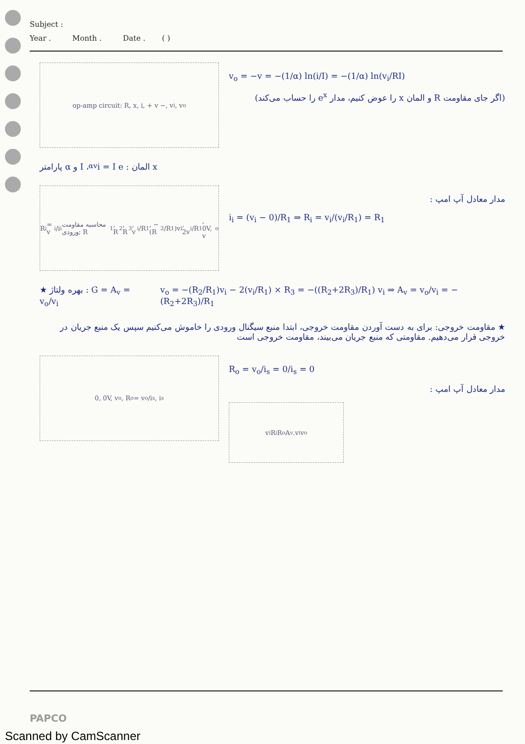Subject :
Year . Month . Date . ( )
op-amp circuit: R, x, i, + v −, v<sub>i</sub>, v<sub>o</sub>
v<sub>o</sub> = −v = −(1/α) ln(i/I) = −(1/α) ln(v<sub>i</sub>/RI)
(اگر جای مقاومت R و المان x را عوض کنیم، مدار e<sup>x</sup> را حساب می‌کند)
x المان : i = I e<sup>αv</sup> ، I و α پارامتر
R<sub>i</sub> = v<sub>i</sub>/i<sub>i</sub> محاسبه مقاومت ورودی; R<sub>1</sub>, R<sub>2</sub>, R<sub>3</sub>, v<sub>i</sub>/R<sub>1</sub>, −(R<sub>2</sub>/R<sub>1</sub>)v<sub>i</sub>, 2v<sub>i</sub>/R<sub>1</sub>, 0V, v<sub>o</sub>
مدار معادل آپ امپ :
i<sub>i</sub> = (v<sub>i</sub> − 0)/R<sub>1</sub> ⇒ R<sub>i</sub> = v<sub>i</sub>/(v<sub>i</sub>/R<sub>1</sub>) = R<sub>1</sub>
★ بهره ولتاژ : G = A<sub>v</sub> = v<sub>o</sub>/v<sub>i</sub> v<sub>o</sub> = −(R<sub>2</sub>/R<sub>1</sub>)v<sub>i</sub> − 2(v<sub>i</sub>/R<sub>1</sub>) × R<sub>3</sub> = −((R<sub>2</sub>+2R<sub>3</sub>)/R<sub>1</sub>) v<sub>i</sub> ⇒ A<sub>v</sub> = v<sub>o</sub>/v<sub>i</sub> = −(R<sub>2</sub>+2R<sub>3</sub>)/R<sub>1</sub>
★ مقاومت خروجی: برای به دست آوردن مقاومت خروجی، ابتدا منبع سیگنال ورودی را خاموش می‌کنیم سپس یک منبع جریان در خروجی قرار می‌دهیم. مقاومتی که منبع جریان می‌بیند، مقاومت خروجی است
0, 0V, v<sub>o</sub>, R<sub>o</sub> = v<sub>o</sub>/i<sub>s</sub>, i<sub>s</sub>
R<sub>o</sub> = v<sub>o</sub>/i<sub>s</sub> = 0/i<sub>s</sub> = 0
مدار معادل آپ امپ :
v<sub>i</sub> R<sub>i</sub> R<sub>o</sub> A<sub>v</sub>.v<sub>i</sub> v<sub>o</sub>
PAPCO
Scanned by CamScanner